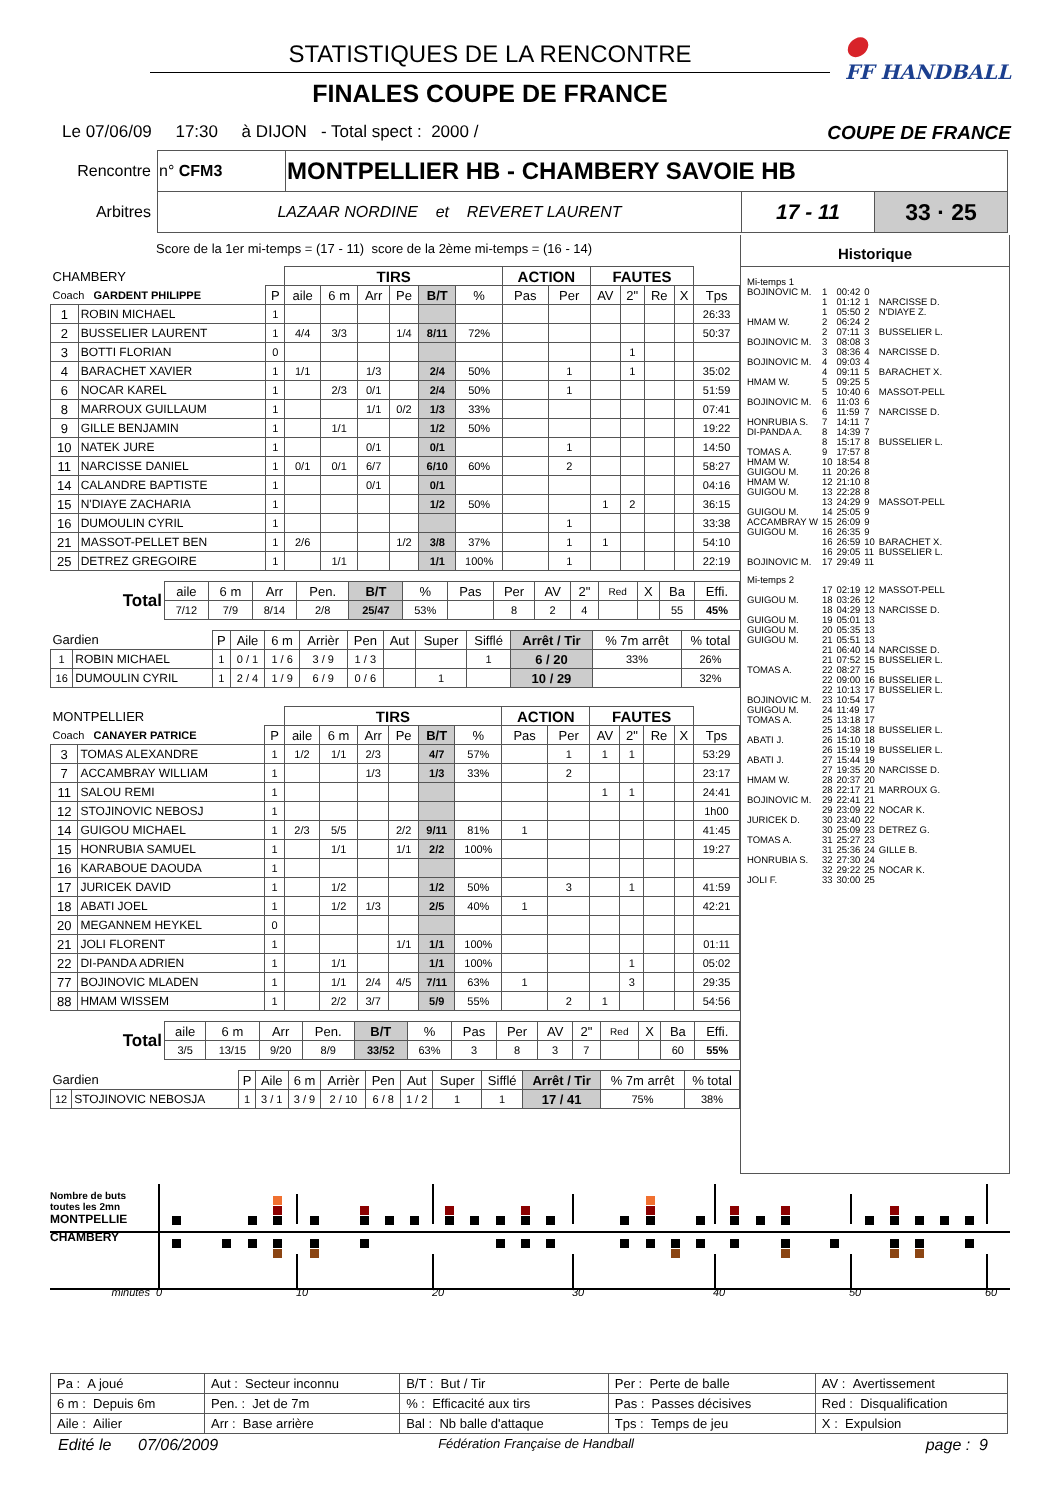●
FF HANDBALL
STATISTIQUES DE LA RENCONTRE
FINALES COUPE DE FRANCE
Le 07/06/09 17:30 à DIJON - Total spect : 2000 / COUPE DE FRANCE
| Rencontre | n° CFM3 | MONTPELLIER HB - CHAMBERY SAVOIE HB | | |
| Arbitres | LAZAAR NORDINE et REVERET LAURENT | | 17 - 11 | 33 · 25 |
Score de la 1er mi-temps = (17 - 11) score de la 2ème mi-temps = (16 - 14)
| CHAMBERY | | | TIRS | | | | | | ACTION | | FAUTES | | | | |
| --- | --- | --- | --- | --- | --- | --- | --- | --- | --- | --- | --- | --- | --- | --- | --- |
| Coach GARDENT PHILIPPE | | P | aile | 6 m | Arr | Pe | B/T | % | Pas | Per | AV | 2" | Re | X | Tps |
| 1 | ROBIN MICHAEL | 1 | | | | | | | | | | | | | 26:33 |
| 2 | BUSSELIER LAURENT | 1 | 4/4 | 3/3 | | 1/4 | 8/11 | 72% | | | | | | | 50:37 |
| 3 | BOTTI FLORIAN | 0 | | | | | | | | | | 1 | | | |
| 4 | BARACHET XAVIER | 1 | 1/1 | | 1/3 | | 2/4 | 50% | | 1 | | 1 | | | 35:02 |
| 6 | NOCAR KAREL | 1 | | 2/3 | 0/1 | | 2/4 | 50% | | 1 | | | | | 51:59 |
| 8 | MARROUX GUILLAUM | 1 | | | 1/1 | 0/2 | 1/3 | 33% | | | | | | | 07:41 |
| 9 | GILLE BENJAMIN | 1 | | 1/1 | | | 1/2 | 50% | | | | | | | 19:22 |
| 10 | NATEK JURE | 1 | | | 0/1 | | 0/1 | | | 1 | | | | | 14:50 |
| 11 | NARCISSE DANIEL | 1 | 0/1 | 0/1 | 6/7 | | 6/10 | 60% | | 2 | | | | | 58:27 |
| 14 | CALANDRE BAPTISTE | 1 | | | 0/1 | | 0/1 | | | | | | | | 04:16 |
| 15 | N'DIAYE ZACHARIA | 1 | | | | | 1/2 | 50% | | | 1 | 2 | | | 36:15 |
| 16 | DUMOULIN CYRIL | 1 | | | | | | | | 1 | | | | | 33:38 |
| 21 | MASSOT-PELLET BEN | 1 | 2/6 | | | 1/2 | 3/8 | 37% | | 1 | 1 | | | | 54:10 |
| 25 | DETREZ GREGOIRE | 1 | | 1/1 | | | 1/1 | 100% | | 1 | | | | | 22:19 |
| Total | aile | 6 m | Arr | Pen. | B/T | % | Pas | Per | AV | 2" | Red | X | Ba | Effi. |
| --- | --- | --- | --- | --- | --- | --- | --- | --- | --- | --- | --- | --- | --- | --- |
| | 7/12 | 7/9 | 8/14 | 2/8 | 25/47 | 53% | | 8 | 2 | 4 | | | 55 | 45% |
| Gardien | | P | Aile | 6 m | Arrièr | Pen | Aut | Super | Sifflé | Arrêt / Tir | % 7m arrêt | % total |
| --- | --- | --- | --- | --- | --- | --- | --- | --- | --- | --- | --- | --- |
| 1 | ROBIN MICHAEL | 1 | 0 / 1 | 1 / 6 | 3 / 9 | 1 / 3 | | | 1 | 6 / 20 | 33% | 26% |
| 16 | DUMOULIN CYRIL | 1 | 2 / 4 | 1 / 9 | 6 / 9 | 0 / 6 | | 1 | | 10 / 29 | | 32% |
| MONTPELLIER | | | TIRS | | | | | | ACTION | | FAUTES | | | | |
| --- | --- | --- | --- | --- | --- | --- | --- | --- | --- | --- | --- | --- | --- | --- | --- |
| Coach CANAYER PATRICE | | P | aile | 6 m | Arr | Pe | B/T | % | Pas | Per | AV | 2" | Re | X | Tps |
| 3 | TOMAS ALEXANDRE | 1 | 1/2 | 1/1 | 2/3 | | 4/7 | 57% | | 1 | 1 | 1 | | | 53:29 |
| 7 | ACCAMBRAY WILLIAM | 1 | | | 1/3 | | 1/3 | 33% | | 2 | | | | | 23:17 |
| 11 | SALOU REMI | 1 | | | | | | | | | 1 | 1 | | | 24:41 |
| 12 | STOJINOVIC NEBOSJ | 1 | | | | | | | | | | | | | 1h00 |
| 14 | GUIGOU MICHAEL | 1 | 2/3 | 5/5 | | 2/2 | 9/11 | 81% | 1 | | | | | | 41:45 |
| 15 | HONRUBIA SAMUEL | 1 | | 1/1 | | 1/1 | 2/2 | 100% | | | | | | | 19:27 |
| 16 | KARABOUE DAOUDA | 1 | | | | | | | | | | | | | |
| 17 | JURICEK DAVID | 1 | | 1/2 | | | 1/2 | 50% | | 3 | | 1 | | | 41:59 |
| 18 | ABATI JOEL | 1 | | 1/2 | 1/3 | | 2/5 | 40% | 1 | | | | | | 42:21 |
| 20 | MEGANNEM HEYKEL | 0 | | | | | | | | | | | | | |
| 21 | JOLI FLORENT | 1 | | | | 1/1 | 1/1 | 100% | | | | | | | 01:11 |
| 22 | DI-PANDA ADRIEN | 1 | | 1/1 | | | 1/1 | 100% | | | | 1 | | | 05:02 |
| 77 | BOJINOVIC MLADEN | 1 | | 1/1 | 2/4 | 4/5 | 7/11 | 63% | 1 | | | 3 | | | 29:35 |
| 88 | HMAM WISSEM | 1 | | 2/2 | 3/7 | | 5/9 | 55% | | 2 | 1 | | | | 54:56 |
| Total | aile | 6 m | Arr | Pen. | B/T | % | Pas | Per | AV | 2" | Red | X | Ba | Effi. |
| --- | --- | --- | --- | --- | --- | --- | --- | --- | --- | --- | --- | --- | --- | --- |
| | 3/5 | 13/15 | 9/20 | 8/9 | 33/52 | 63% | 3 | 8 | 3 | 7 | | | 60 | 55% |
| Gardien | | P | Aile | 6 m | Arrièr | Pen | Aut | Super | Sifflé | Arrêt / Tir | % 7m arrêt | % total |
| --- | --- | --- | --- | --- | --- | --- | --- | --- | --- | --- | --- | --- |
| 12 | STOJINOVIC NEBOSJA | 1 | 3 / 1 | 3 / 9 | 2 / 10 | 6 / 8 | 1 / 2 | 1 | 1 | 17 / 41 | 75% | 38% |
Historique
| Mi-temps 1 | | | | |
| BOJINOVIC M. | 1 | 00:42 | 0 | |
| | 1 | 01:12 | 1 | NARCISSE D. |
| | 1 | 05:50 | 2 | N'DIAYE Z. |
| HMAM W. | 2 | 06:24 | 2 | |
| | 2 | 07:11 | 3 | BUSSELIER L. |
| BOJINOVIC M. | 3 | 08:08 | 3 | |
| | 3 | 08:36 | 4 | NARCISSE D. |
| BOJINOVIC M. | 4 | 09:03 | 4 | |
| | 4 | 09:11 | 5 | BARACHET X. |
| HMAM W. | 5 | 09:25 | 5 | |
| | 5 | 10:40 | 6 | MASSOT-PELL |
| BOJINOVIC M. | 6 | 11:03 | 6 | |
| | 6 | 11:59 | 7 | NARCISSE D. |
| HONRUBIA S. | 7 | 14:11 | 7 | |
| DI-PANDA A. | 8 | 14:39 | 7 | |
| | 8 | 15:17 | 8 | BUSSELIER L. |
| TOMAS A. | 9 | 17:57 | 8 | |
| HMAM W. | 10 | 18:54 | 8 | |
| GUIGOU M. | 11 | 20:26 | 8 | |
| HMAM W. | 12 | 21:10 | 8 | |
| GUIGOU M. | 13 | 22:28 | 8 | |
| | 13 | 24:29 | 9 | MASSOT-PELL |
| GUIGOU M. | 14 | 25:05 | 9 | |
| ACCAMBRAY W | 15 | 26:09 | 9 | |
| GUIGOU M. | 16 | 26:35 | 9 | |
| | 16 | 26:59 | 10 | BARACHET X. |
| | 16 | 29:05 | 11 | BUSSELIER L. |
| BOJINOVIC M. | 17 | 29:49 | 11 | |
| Mi-temps 2 | | | | |
| | 17 | 02:19 | 12 | MASSOT-PELL |
| GUIGOU M. | 18 | 03:26 | 12 | |
| | 18 | 04:29 | 13 | NARCISSE D. |
| GUIGOU M. | 19 | 05:01 | 13 | |
| GUIGOU M. | 20 | 05:35 | 13 | |
| GUIGOU M. | 21 | 05:51 | 13 | |
| | 21 | 06:40 | 14 | NARCISSE D. |
| | 21 | 07:52 | 15 | BUSSELIER L. |
| TOMAS A. | 22 | 08:27 | 15 | |
| | 22 | 09:00 | 16 | BUSSELIER L. |
| | 22 | 10:13 | 17 | BUSSELIER L. |
| BOJINOVIC M. | 23 | 10:54 | 17 | |
| GUIGOU M. | 24 | 11:49 | 17 | |
| TOMAS A. | 25 | 13:18 | 17 | |
| | 25 | 14:38 | 18 | BUSSELIER L. |
| ABATI J. | 26 | 15:10 | 18 | |
| | 26 | 15:19 | 19 | BUSSELIER L. |
| ABATI J. | 27 | 15:44 | 19 | |
| | 27 | 19:35 | 20 | NARCISSE D. |
| HMAM W. | 28 | 20:37 | 20 | |
| | 28 | 22:17 | 21 | MARROUX G. |
| BOJINOVIC M. | 29 | 22:41 | 21 | |
| | 29 | 23:09 | 22 | NOCAR K. |
| JURICEK D. | 30 | 23:40 | 22 | |
| | 30 | 25:09 | 23 | DETREZ G. |
| TOMAS A. | 31 | 25:27 | 23 | |
| | 31 | 25:36 | 24 | GILLE B. |
| HONRUBIA S. | 32 | 27:30 | 24 | |
| | 32 | 29:22 | 25 | NOCAR K. |
| JOLI F. | 33 | 30:00 | 25 | |
Nombre de buts toutes les 2mn
MONTPELLIE
CHAMBERY
minutes 0 10 20 30 40 50 60
| Pa : A joué | Aut : Secteur inconnu | B/T : But / Tir | Per : Perte de balle | AV : Avertissement |
| 6 m : Depuis 6m | Pen. : Jet de 7m | % : Efficacité aux tirs | Pas : Passes décisives | Red : Disqualification |
| Aile : Ailier | Arr : Base arrière | Bal : Nb balle d'attaque | Tps : Temps de jeu | X : Expulsion |
Edité le 07/06/2009 Fédération Française de Handball page : 9